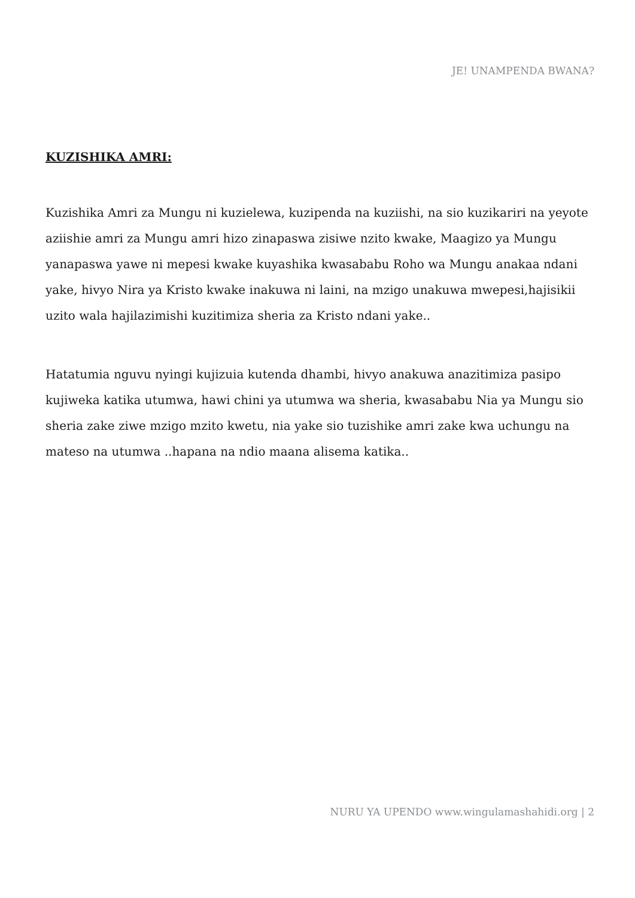JE! UNAMPENDA BWANA?
KUZISHIKA AMRI:
Kuzishika Amri za Mungu ni kuzielewa, kuzipenda na kuziishi, na sio kuzikariri na yeyote aziishie amri za Mungu amri hizo zinapaswa zisiwe nzito kwake, Maagizo ya Mungu yanapaswa yawe ni mepesi kwake kuyashika kwasababu Roho wa Mungu anakaa ndani yake, hivyo Nira ya Kristo kwake inakuwa ni laini, na mzigo unakuwa mwepesi,hajisikii uzito wala hajilazimishi kuzitimiza sheria za Kristo ndani yake..
Hatatumia nguvu nyingi kujizuia kutenda dhambi, hivyo anakuwa anazitimiza pasipo kujiweka katika utumwa, hawi chini ya utumwa wa sheria, kwasababu Nia ya Mungu sio sheria zake ziwe mzigo mzito kwetu, nia yake sio tuzishike amri zake kwa uchungu na mateso na utumwa ..hapana na ndio maana alisema katika..
NURU YA UPENDO www.wingulamashahidi.org | 2